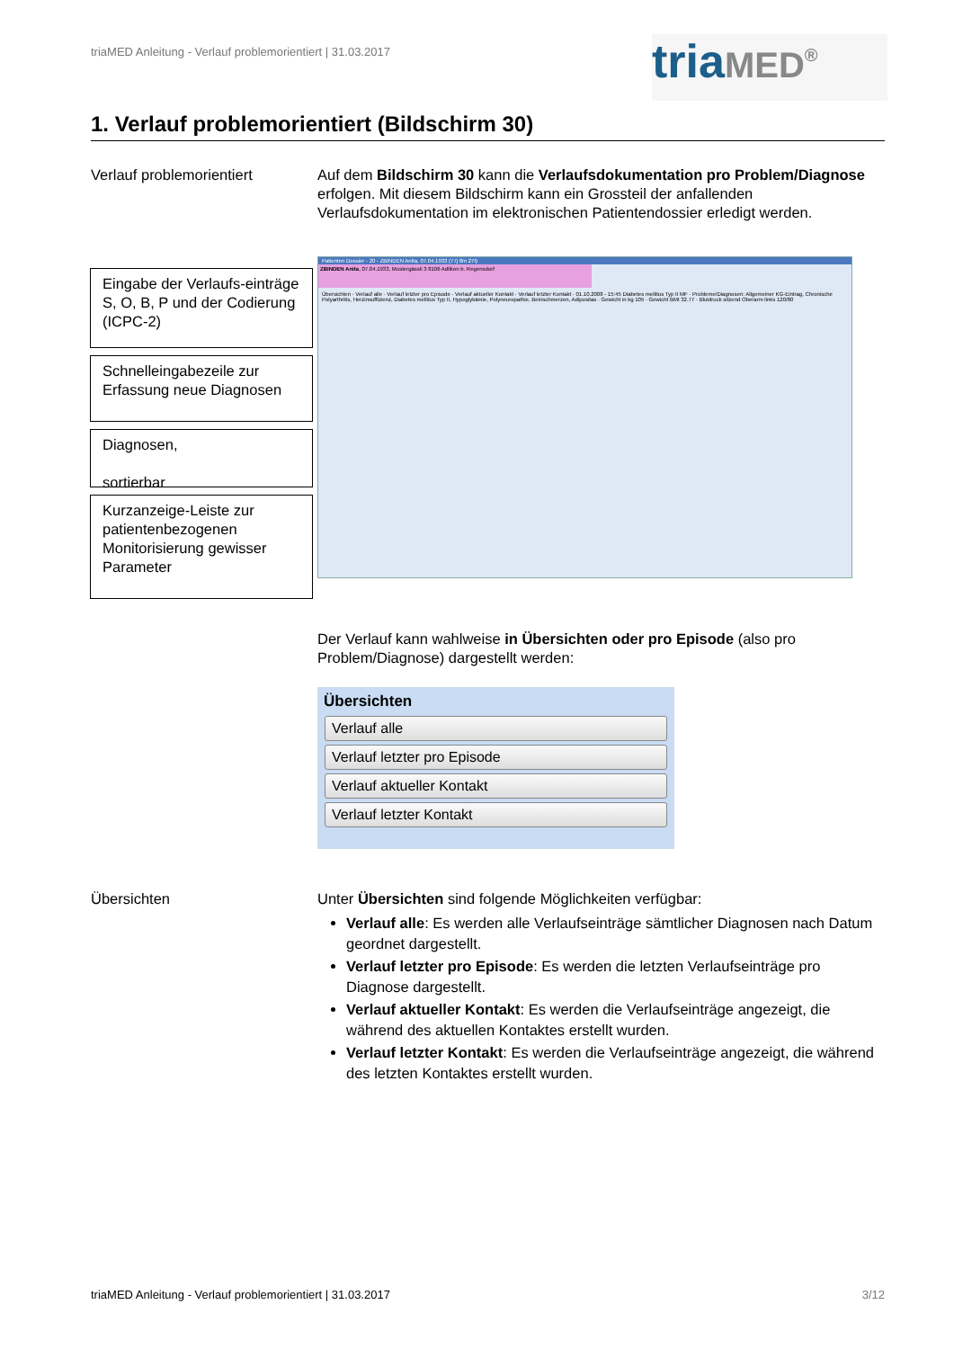triaMED Anleitung - Verlauf problemorientiert | 31.03.2017
triaMED<sup>®</sup>
1. Verlauf problemorientiert (Bildschirm 30)
Verlauf problemorientiert Auf dem Bildschirm 30 kann die Verlaufsdokumentation pro Problem/Diagnose erfolgen. Mit diesem Bildschirm kann ein Grossteil der anfallenden Verlaufsdokumentation im elektronischen Patientendossier erledigt werden.
Eingabe der Verlaufs-einträge S, O, B, P und der Codierung (ICPC-2)
Schnelleingabezeile zur Erfassung neue Diagnosen
Diagnosen,
sortierbar
Kurzanzeige-Leiste zur patientenbezogenen Monitorisierung gewisser Parameter
Patienten Dossier - 20 - ZBINDEN Anita, 07.04.1933 (77j 8m 27t)
ZBINDEN Anita, 07.04.1933, Mustergässli 3 8106 Adlikon b. Regensdorf
Übersichten · Verlauf alle · Verlauf letzter pro Episode · Verlauf aktueller Kontakt · Verlauf letzter Kontakt · 01.10.2008 - 15:45 Diabetes mellitus Typ II MF · Probleme/Diagnosen: Allgemeiner KG-Eintrag, Chronische Polyarthritis, Herzinsuffizienz, Diabetes mellitus Typ II, Hypoglykämie, Polyneuropathie, Beinschmerzen, Adipositas · Gewicht in kg 105 · Gewicht BMI 32.77 · Blutdruck sitzend Oberarm links 120/80
Der Verlauf kann wahlweise in Übersichten oder pro Episode (also pro Problem/Diagnose) dargestellt werden:
Übersichten
Verlauf alle
Verlauf letzter pro Episode
Verlauf aktueller Kontakt
Verlauf letzter Kontakt
Übersichten Unter Übersichten sind folgende Möglichkeiten verfügbar:
Verlauf alle: Es werden alle Verlaufseinträge sämtlicher Diagnosen nach Datum geordnet dargestellt.
Verlauf letzter pro Episode: Es werden die letzten Verlaufseinträge pro Diagnose dargestellt.
Verlauf aktueller Kontakt: Es werden die Verlaufseinträge angezeigt, die während des aktuellen Kontaktes erstellt wurden.
Verlauf letzter Kontakt: Es werden die Verlaufseinträge angezeigt, die während des letzten Kontaktes erstellt wurden.
triaMED Anleitung - Verlauf problemorientiert | 31.03.2017 3/12